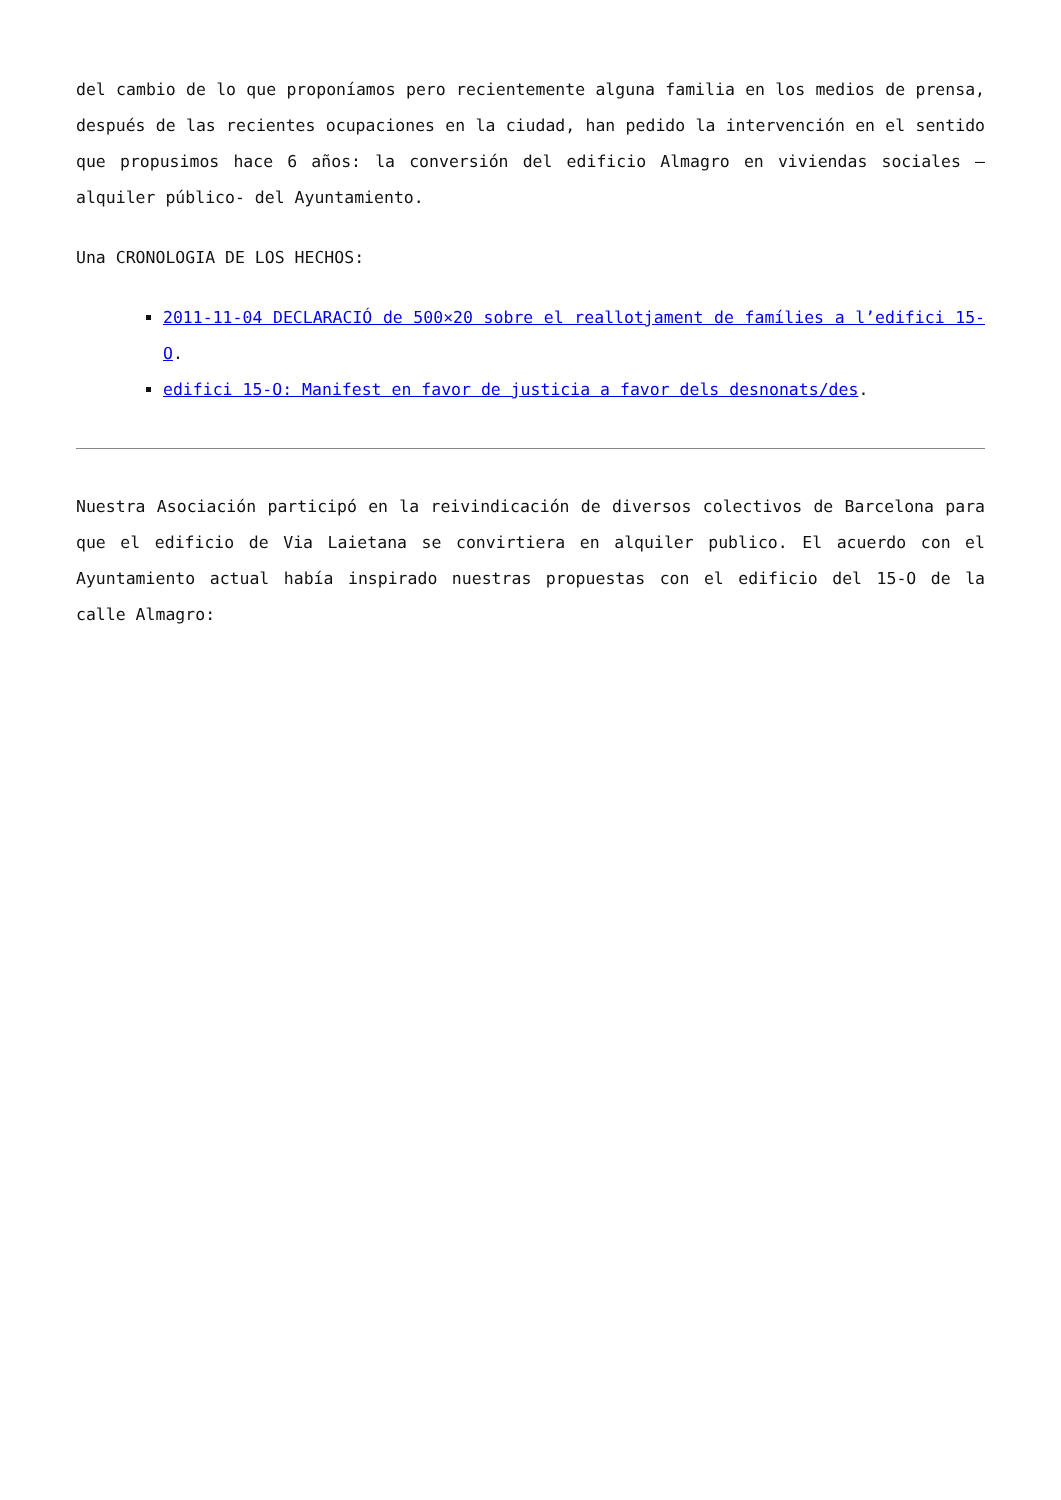del cambio de lo que proponíamos pero recientemente alguna familia en los medios de prensa, después de las recientes ocupaciones en la ciudad, han pedido la intervención en el sentido que propusimos hace 6 años: la conversión del edificio Almagro en viviendas sociales – alquiler público- del Ayuntamiento.
Una CRONOLOGIA DE LOS HECHOS:
2011-11-04 DECLARACIÓ de 500×20 sobre el reallotjament de famílies a l’edifici 15-O.
edifici 15-O: Manifest en favor de justicia a favor dels desnonats/des.
Nuestra Asociación participó en la reivindicación de diversos colectivos de Barcelona para que el edificio de Via Laietana se convirtiera en alquiler publico. El acuerdo con el Ayuntamiento actual había inspirado nuestras propuestas con el edificio del 15-O de la calle Almagro: